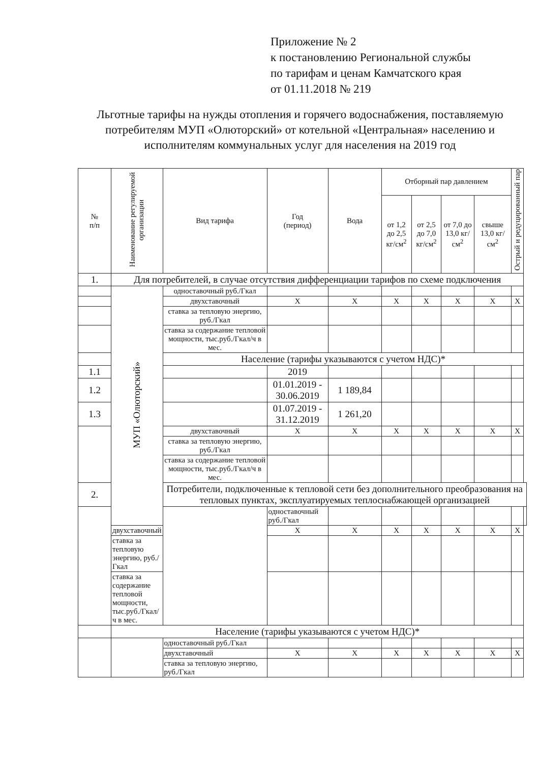Приложение № 2
к постановлению Региональной службы
по тарифам и ценам Камчатского края
от 01.11.2018 № 219
Льготные тарифы на нужды отопления и горячего водоснабжения, поставляемую потребителям МУП «Олюторский» от котельной «Центральная» населению и исполнителям коммунальных услуг для населения на 2019 год
| № п/п | Наименование регулируемой организации | Вид тарифа | Год (период) | Вода | Отборный пар давлением | | | | Острый и редуцированный пар | |
| --- | --- | --- | --- | --- | --- | --- | --- | --- | --- | --- |
| | | | | | от 1,2 до 2,5 кг/см<sup>2</sup> | от 2,5 до 7,0 кг/см<sup>2</sup> | от 7,0 до 13,0 кг/см<sup>2</sup> | свыше 13,0 кг/см<sup>2</sup> | | |
| 1. | Для потребителей, в случае отсутствия дифференциации тарифов по схеме подключения | | | | | | | | | |
| | МУП «Олюторский» | одноставочный руб./Гкал | | | | | | | | |
| | | двухставочный | X | X | X | X | X | X | X | |
| | | ставка за тепловую энергию, руб./Гкал | | | | | | | | |
| | | ставка за содержание тепловой мощности, тыс.руб./Гкал/ч в мес. | | | | | | | | |
| | | Население (тарифы указываются с учетом НДС)* | | | | | | | | |
| 1.1 | | | 2019 | | | | | | | |
| 1.2 | | | 01.01.2019 - 30.06.2019 | 1 189,84 | | | | | | |
| 1.3 | | | 01.07.2019 - 31.12.2019 | 1 261,20 | | | | | | |
| | | двухставочный | X | X | X | X | X | X | X | |
| | | ставка за тепловую энергию, руб./Гкал | | | | | | | | |
| | | ставка за содержание тепловой мощности, тыс.руб./Гкал/ч в мес. | | | | | | | | |
| 2. | | Потребители, подключенные к тепловой сети без дополнительного преобразования на тепловых пунктах, эксплуатируемых теплоснабжающей организацией | | | | | | | | |
| | | | одноставочный руб./Гкал | | | | | | | |
| | двухставочный | | X | X | X | X | X | X | X | |
| | ставка за тепловую энергию, руб./Гкал | | | | | | | | | |
| | ставка за содержание тепловой мощности, тыс.руб./Гкал/ч в мес. | | | | | | | | | |
| | Население (тарифы указываются с учетом НДС)* | | | | | | | | | |
| | | одноставочный руб./Гкал | | | | | | | | |
| | | двухставочный | X | X | X | X | X | X | X | |
| | | ставка за тепловую энергию, руб./Гкал | | | | | | | | |